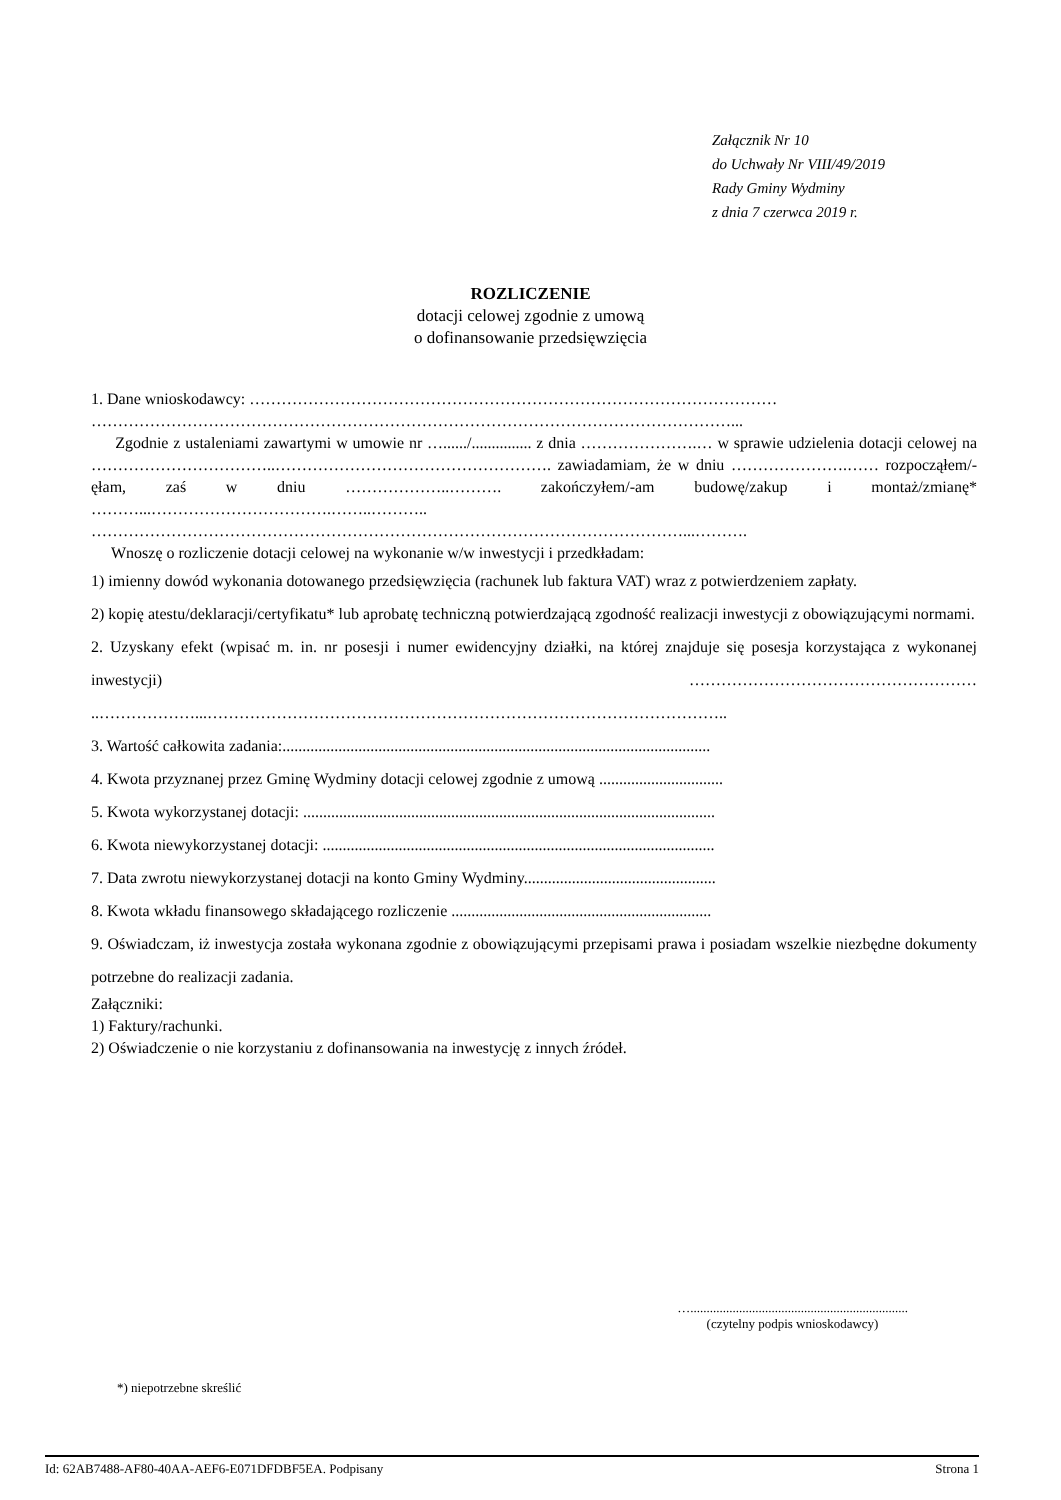Załącznik Nr 10
do Uchwały Nr VIII/49/2019
Rady Gminy Wydminy
z dnia 7 czerwca 2019 r.
ROZLICZENIE
dotacji celowej zgodnie z umową
o dofinansowanie przedsięwzięcia
1. Dane wnioskodawcy: ………………………………………………………………………………………
…………………………………………………………………………………………………………...
Zgodnie z ustaleniami zawartymi w umowie nr …....../............... z dnia ………………….… w sprawie udzielenia dotacji celowej na ……………………………..……………………………………………. zawiadamiam, że w dniu ………………….…… rozpocząłem/-ęłam, zaś w dniu ………………..………. zakończyłem/-am budowę/zakup i montaż/zmianę* ………...…………………………….……..……….. …………………………………………………………………………………………………...……….
Wnoszę o rozliczenie dotacji celowej na wykonanie w/w inwestycji i przedkładam:
1) imienny dowód wykonania dotowanego przedsięwzięcia (rachunek lub faktura VAT) wraz z potwierdzeniem zapłaty.
2) kopię atestu/deklaracji/certyfikatu* lub aprobatę techniczną potwierdzającą zgodność realizacji inwestycji z obowiązującymi normami.
2. Uzyskany efekt (wpisać m. in. nr posesji i numer ewidencyjny działki, na której znajduje się posesja korzystająca z wykonanej inwestycji) ……………………………………………… ..………………...……………………………………………………………………………………..
3. Wartość całkowita zadania:...........................................................................................................
4. Kwota przyznanej przez Gminę Wydminy dotacji celowej zgodnie z umową ...............................
5. Kwota wykorzystanej dotacji: .......................................................................................................
6. Kwota niewykorzystanej dotacji: ..................................................................................................
7. Data zwrotu niewykorzystanej dotacji na konto Gminy Wydminy................................................
8. Kwota wkładu finansowego składającego rozliczenie .................................................................
9. Oświadczam, iż inwestycja została wykonana zgodnie z obowiązującymi przepisami prawa i posiadam wszelkie niezbędne dokumenty potrzebne do realizacji zadania.
Załączniki:
1) Faktury/rachunki.
2) Oświadczenie o nie korzystaniu z dofinansowania na inwestycję z innych źródeł.
…...................................................................
(czytelny podpis wnioskodawcy)
*) niepotrzebne skreślić
Id: 62AB7488-AF80-40AA-AEF6-E071DFDBF5EA. Podpisany Strona 1